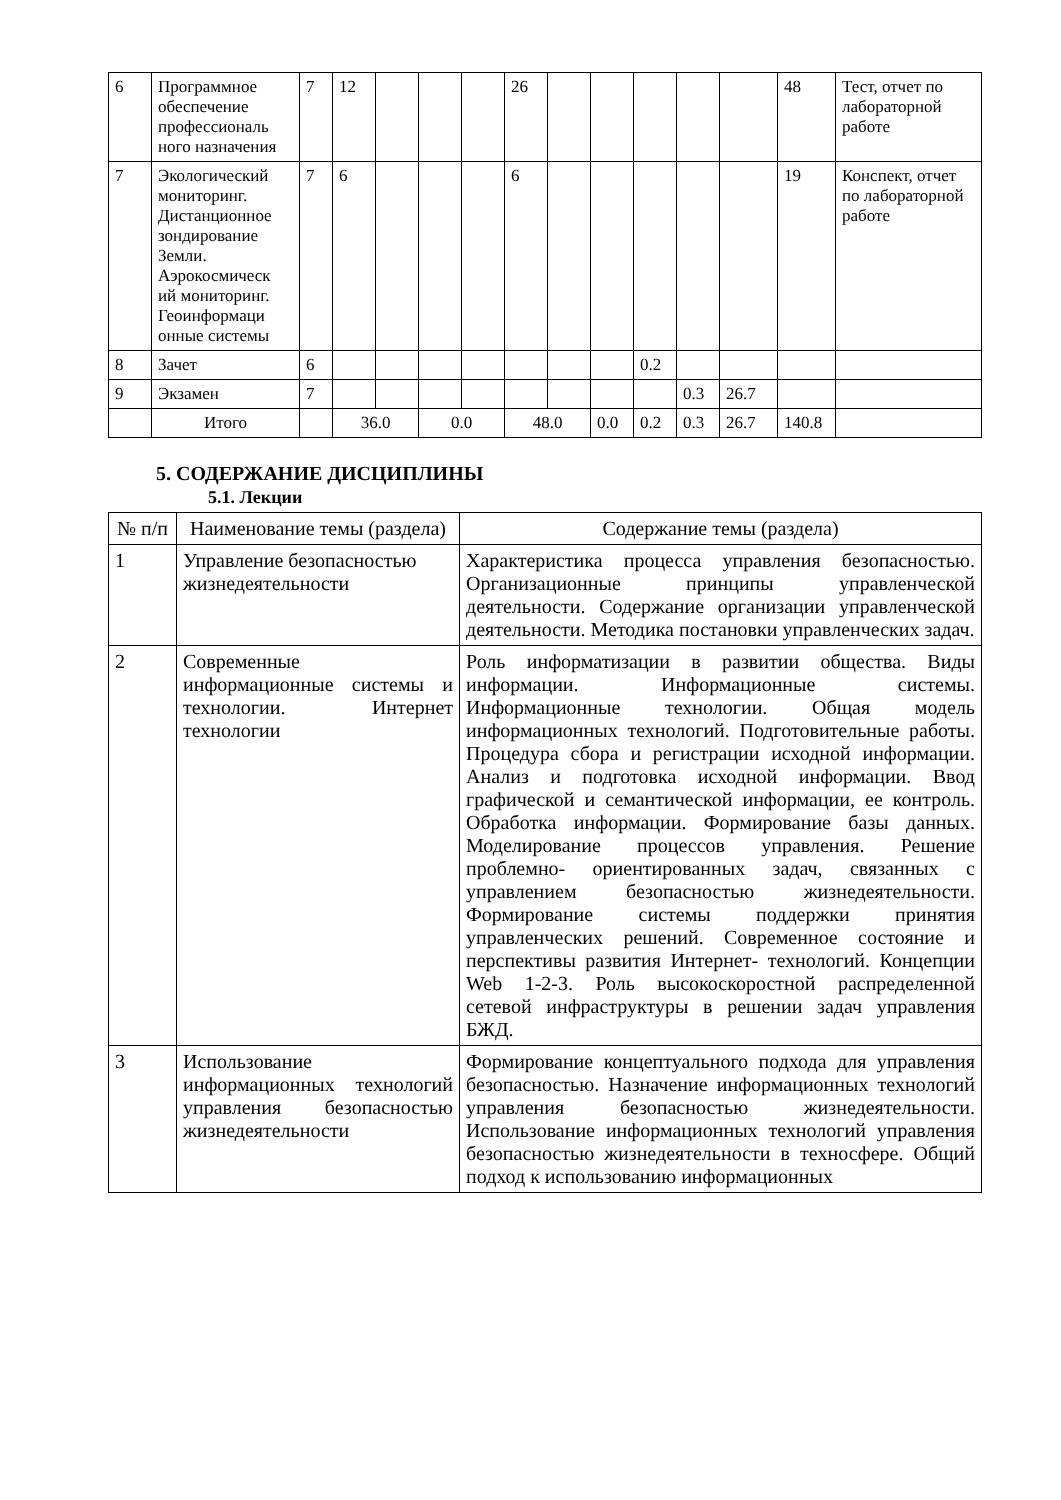| 6 | Программное обеспечение профессиональ ного назначения | 7 | 12 | | | | 26 | | | | | | 48 | Тест, отчет по лабораторной работе |
| 7 | Экологический мониторинг. Дистанционное зондирование Земли. Аэрокосмическ ий мониторинг. Геоинформаци онные системы | 7 | 6 | | | | 6 | | | | | | 19 | Конспект, отчет по лабораторной работе |
| 8 | Зачет | 6 | | | | | | | | 0.2 | | | | |
| 9 | Экзамен | 7 | | | | | | | | | 0.3 | 26.7 | | |
| | Итого | | 36.0 | | 0.0 | | 48.0 | | 0.0 | 0.2 | 0.3 | 26.7 | 140.8 | |
5. СОДЕРЖАНИЕ ДИСЦИПЛИНЫ
5.1. Лекции
| № п/п | Наименование темы (раздела) | Содержание темы (раздела) |
| --- | --- | --- |
| 1 | Управление безопасностью жизнедеятельности | Характеристика процесса управления безопасностью. Организационные принципы управленческой деятельности. Содержание организации управленческой деятельности. Методика постановки управленческих задач. |
| 2 | Современные информационные системы и технологии. Интернет технологии | Роль информатизации в развитии общества. Виды информации. Информационные системы. Информационные технологии. Общая модель информационных технологий. Подготовительные работы. Процедура сбора и регистрации исходной информации. Анализ и подготовка исходной информации. Ввод графической и семантической информации, ее контроль. Обработка информации. Формирование базы данных. Моделирование процессов управления. Решение проблемно- ориентированных задач, связанных с управлением безопасностью жизнедеятельности. Формирование системы поддержки принятия управленческих решений. Современное состояние и перспективы развития Интернет- технологий. Концепции Web 1-2-3. Роль высокоскоростной распределенной сетевой инфраструктуры в решении задач управления БЖД. |
| 3 | Использование информационных технологий управления безопасностью жизнедеятельности | Формирование концептуального подхода для управления безопасностью. Назначение информационных технологий управления безопасностью жизнедеятельности. Использование информационных технологий управления безопасностью жизнедеятельности в техносфере. Общий подход к использованию информационных |